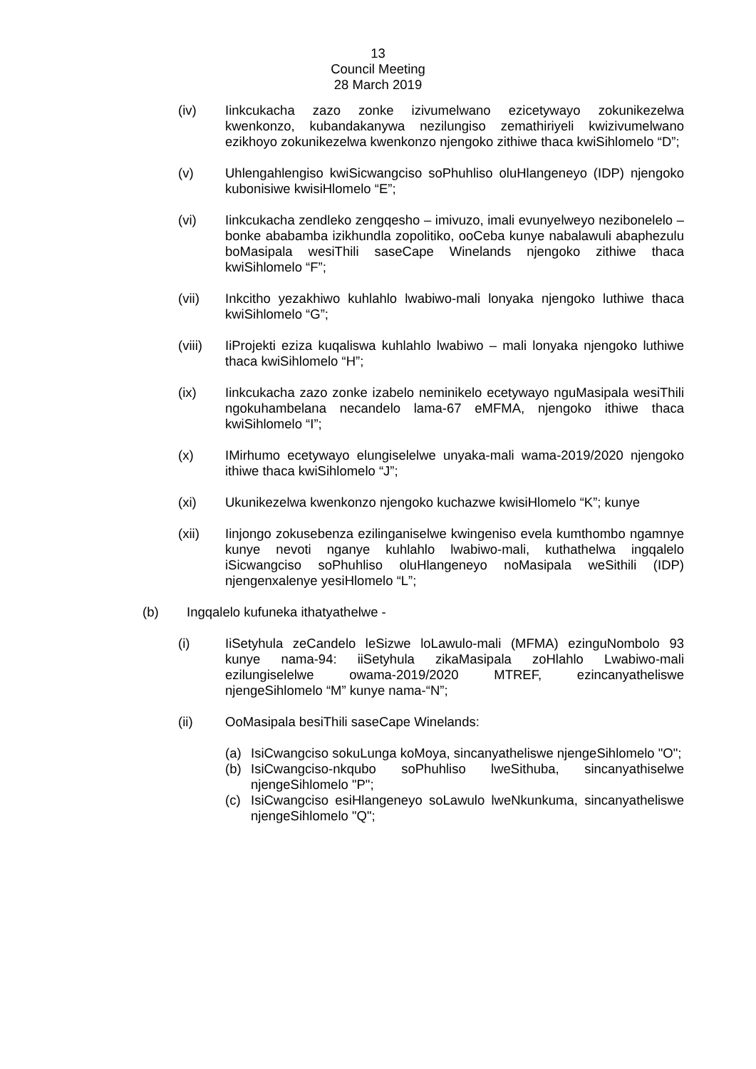13
Council Meeting
28 March 2019
(iv) Iinkcukacha zazo zonke izivumelwano ezicetywayo zokunikezelwa kwenkonzo, kubandakanywa nezilungiso zemathiriyeli kwizivumelwano ezikhoyo zokunikezelwa kwenkonzo njengoko zithiwe thaca kwiSihlomelo “D”;
(v) Uhlengahlengiso kwiSicwangciso soPhuhliso oluHlangeneyo (IDP) njengoko kubonisiwe kwisiHlomelo “E”;
(vi) Iinkcukacha zendleko zengqesho – imivuzo, imali evunyelweyo nezibonelelo – bonke ababamba izikhundla zopolitiko, ooCeba kunye nabalawuli abaphezulu boMasipala wesiThili saseCape Winelands njengoko zithiwe thaca kwiSihlomelo “F”;
(vii) Inkcitho yezakhiwo kuhlahlo lwabiwo-mali lonyaka njengoko luthiwe thaca kwiSihlomelo “G”;
(viii)
IiProjekti eziza kuqaliswa kuhlahlo lwabiwo – mali lonyaka njengoko luthiwe thaca kwiSihlomelo “H”;
(ix) Iinkcukacha zazo zonke izabelo neminikelo ecetywayo nguMasipala wesiThili ngokuhambelana necandelo lama-67 eMFMA, njengoko ithiwe thaca kwiSihlomelo “I”;
(x) IMirhumo ecetywayo elungiselelwe unyaka-mali wama-2019/2020 njengoko ithiwe thaca kwiSihlomelo “J”;
(xi) Ukunikezelwa kwenkonzo njengoko kuchazwe kwisiHlomelo “K”; kunye
(xii) Iinjongo zokusebenza ezilinganiselwe kwingeniso evela kumthombo ngamnye kunye nevoti nganye kuhlahlo lwabiwo-mali, kuthathelwa ingqalelo iSicwangciso soPhuhliso oluHlangeneyo noMasipala weSithili (IDP) njengenxalenye yesiHlomelo “L”;
(b) Ingqalelo kufuneka ithatyathelwe -
(i) IiSetyhula zeCandelo leSizwe loLawulo-mali (MFMA) ezinguNombolo 93 kunye nama-94: iiSetyhula zikaMasipala zoHlahlo Lwabiwo-mali ezilungiselelwe owama-2019/2020 MTREF, ezincanyatheliswe njengeSihlomelo “M” kunye nama-“N”;
(ii) OoMasipala besiThili saseCape Winelands:
(a) IsiCwangciso sokuLunga koMoya, sincanyatheliswe njengeSihlomelo "O";
(b) IsiCwangciso-nkqubo soPhuhliso lweSithuba, sincanyathiselwe njengeSihlomelo "P";
(c) IsiCwangciso esiHlangeneyo soLawulo lweNkunkuma, sincanyatheliswe njengeSihlomelo "Q";